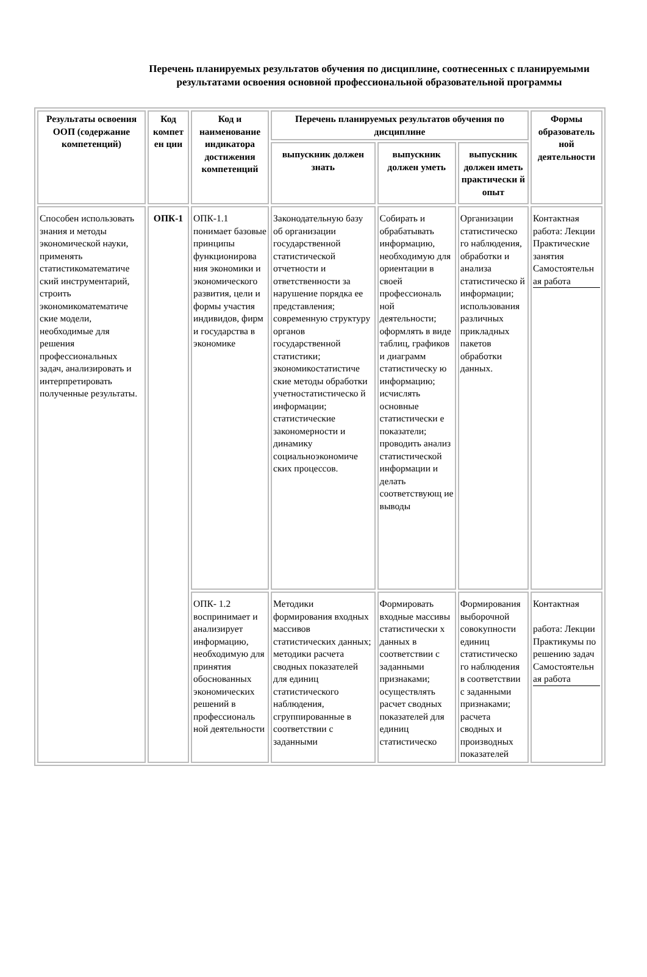Перечень планируемых результатов обучения по дисциплине, соотнесенных с планируемыми результатами освоения основной профессиональной образовательной программы
| Результаты освоения ООП (содержание компетенций) | Код компет ен ции | Код и наименование индикатора достижения компетенций | Перечень планируемых результатов обучения по дисциплине | | | Формы образователь ной деятельности |
| --- | --- | --- | --- | --- | --- | --- |
| | | | выпускник должен знать | выпускник должен уметь | выпускник должен иметь практически й опыт | |
| Способен использовать знания и методы экономической науки, применять статистикоматематиче ский инструментарий, строить экономикоматематиче ские модели, необходимые для решения профессиональных задач, анализировать и интерпретировать полученные результаты. | ОПК-1 | ОПК-1.1 понимает базовые принципы функционирова ния экономики и экономического развития, цели и формы участия индивидов, фирм и государства в экономике | Законодательную базу об организации государственной статистической отчетности и ответственности за нарушение порядка ее представления; современную структуру органов государственной статистики; экономикостатистиче ские методы обработки учетностатистическо й информации; статистические закономерности и динамику социальноэкономиче ских процессов. | Собирать и обрабатывать информацию, необходимую для ориентации в своей профессиональ ной деятельности; оформлять в виде таблиц, графиков и диаграмм статистическу ю информацию; исчислять основные статистически е показатели; проводить анализ статистической информации и делать соответствующ ие выводы | Организации статистическо го наблюдения, обработки и анализа статистическо й информации; использования различных прикладных пакетов обработки данных. | Контактная работа: Лекции Практические занятия Самостоятельн ая работа |
| | | ОПК- 1.2 воспринимает и анализирует информацию, необходимую для принятия обоснованных экономических решений в профессиональ ной деятельности | Методики формирования входных массивов статистических данных; методики расчета сводных показателей для единиц статистического наблюдения, сгруппированные в соответствии с заданными | Формировать входные массивы статистически х данных в соответствии с заданными признаками; осуществлять расчет сводных показателей для единиц статистическо | Формирования выборочной совокупности единиц статистическо го наблюдения в соответствии с заданными признаками; расчета сводных и производных показателей | Контактная работа: Лекции Практикумы по решению задач Самостоятельн ая работа |